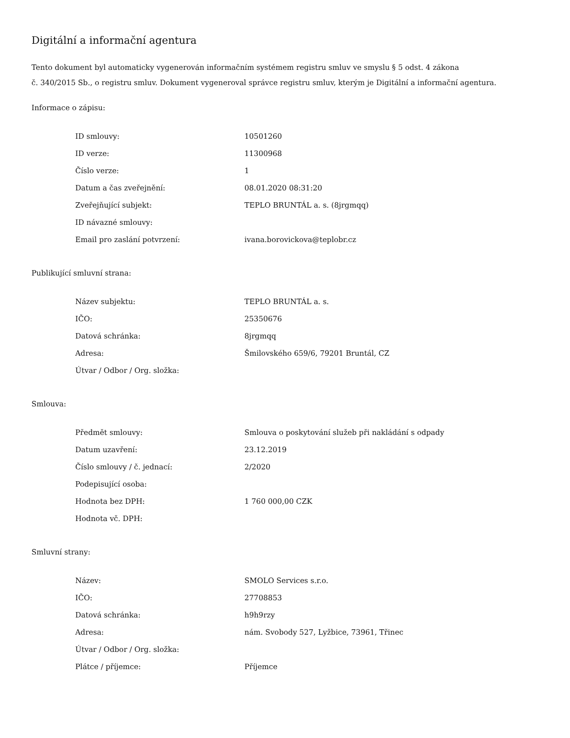Digitální a informační agentura
Tento dokument byl automaticky vygenerován informačním systémem registru smluv ve smyslu § 5 odst. 4 zákona
č. 340/2015 Sb., o registru smluv. Dokument vygeneroval správce registru smluv, kterým je Digitální a informační agentura.
Informace o zápisu:
| ID smlouvy: | 10501260 |
| ID verze: | 11300968 |
| Číslo verze: | 1 |
| Datum a čas zveřejnění: | 08.01.2020 08:31:20 |
| Zveřejňující subjekt: | TEPLO BRUNTÁL a. s. (8jrgmqq) |
| ID návazné smlouvy: | |
| Email pro zaslání potvrzení: | ivana.borovickova@teplobr.cz |
Publikující smluvní strana:
| Název subjektu: | TEPLO BRUNTÁL a. s. |
| IČO: | 25350676 |
| Datová schránka: | 8jrgmqq |
| Adresa: | Šmilovského 659/6, 79201 Bruntál, CZ |
| Útvar / Odbor / Org. složka: | |
Smlouva:
| Předmět smlouvy: | Smlouva o poskytování služeb při nakládání s odpady |
| Datum uzavření: | 23.12.2019 |
| Číslo smlouvy / č. jednací: | 2/2020 |
| Podepisující osoba: | |
| Hodnota bez DPH: | 1 760 000,00 CZK |
| Hodnota vč. DPH: | |
Smluvní strany:
| Název: | SMOLO Services s.r.o. |
| IČO: | 27708853 |
| Datová schránka: | h9h9rzy |
| Adresa: | nám. Svobody 527, Lyžbice, 73961, Třinec |
| Útvar / Odbor / Org. složka: | |
| Plátce / příjemce: | Příjemce |